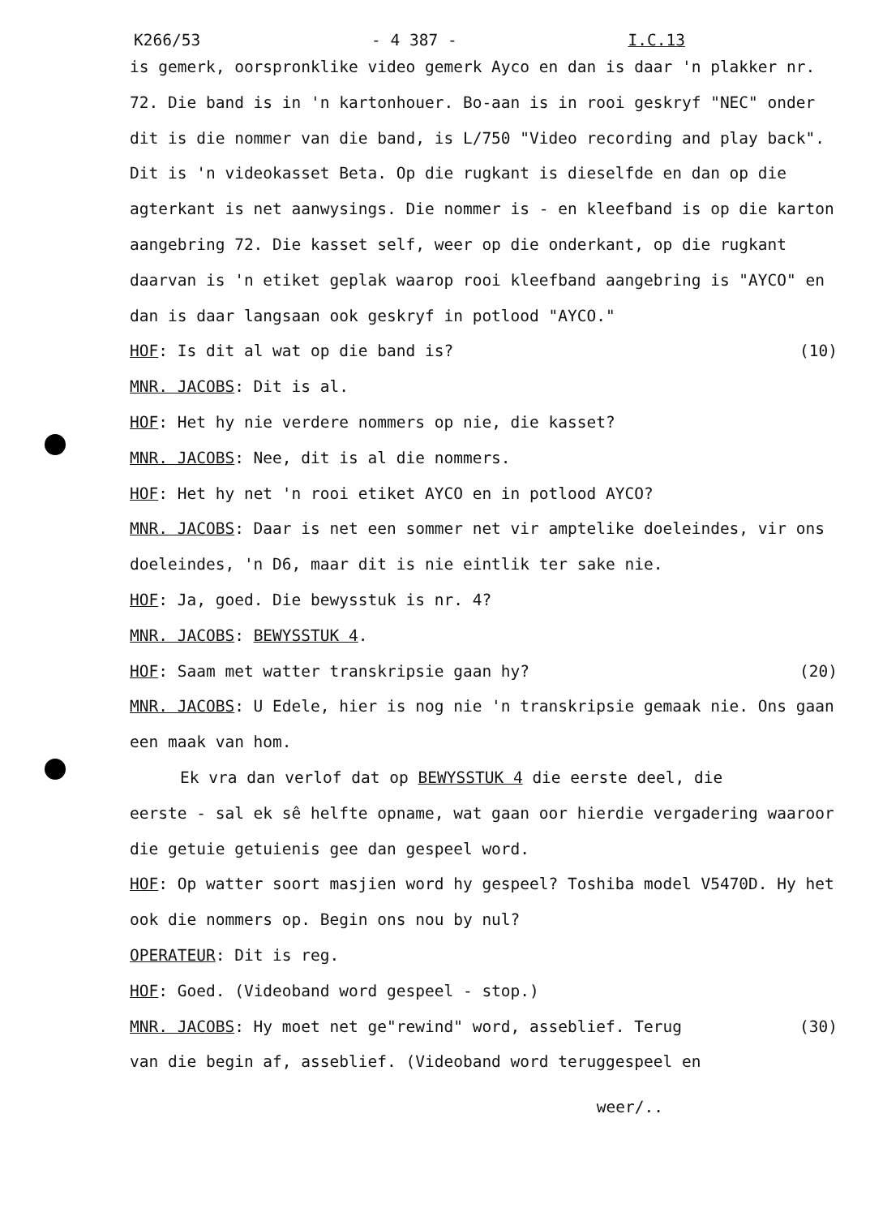K266/53 - 4 387 - I.C.13
is gemerk, oorspronklike video gemerk Ayco en dan is daar 'n plakker nr. 72. Die band is in 'n kartonhouer. Bo-aan is in rooi geskryf "NEC" onder dit is die nommer van die band, is L/750 "Video recording and play back". Dit is 'n videokasset Beta. Op die rugkant is dieselfde en dan op die agterkant is net aanwysings. Die nommer is - en kleefband is op die karton aangebring 72. Die kasset self, weer op die onderkant, op die rugkant daarvan is 'n etiket geplak waarop rooi kleefband aangebring is "AYCO" en dan is daar langsaan ook geskryf in potlood "AYCO."
HOF: Is dit al wat op die band is? (10)
MNR. JACOBS: Dit is al.
HOF: Het hy nie verdere nommers op nie, die kasset?
MNR. JACOBS: Nee, dit is al die nommers.
HOF: Het hy net 'n rooi etiket AYCO en in potlood AYCO?
MNR. JACOBS: Daar is net een sommer net vir amptelike doeleindes, vir ons doeleindes, 'n D6, maar dit is nie eintlik ter sake nie.
HOF: Ja, goed. Die bewysstuk is nr. 4?
MNR. JACOBS: BEWYSSTUK 4.
HOF: Saam met watter transkripsie gaan hy? (20)
MNR. JACOBS: U Edele, hier is nog nie 'n transkripsie gemaak nie. Ons gaan een maak van hom.
Ek vra dan verlof dat op BEWYSSTUK 4 die eerste deel, die
eerste - sal ek sê helfte opname, wat gaan oor hierdie vergadering waaroor die getuie getuienis gee dan gespeel word.
HOF: Op watter soort masjien word hy gespeel? Toshiba model V5470D. Hy het ook die nommers op. Begin ons nou by nul?
OPERATEUR: Dit is reg.
HOF: Goed. (Videoband word gespeel - stop.)
MNR. JACOBS: Hy moet net ge"rewind" word, asseblief. Terug (30)
van die begin af, asseblief. (Videoband word teruggespeel en
weer/..